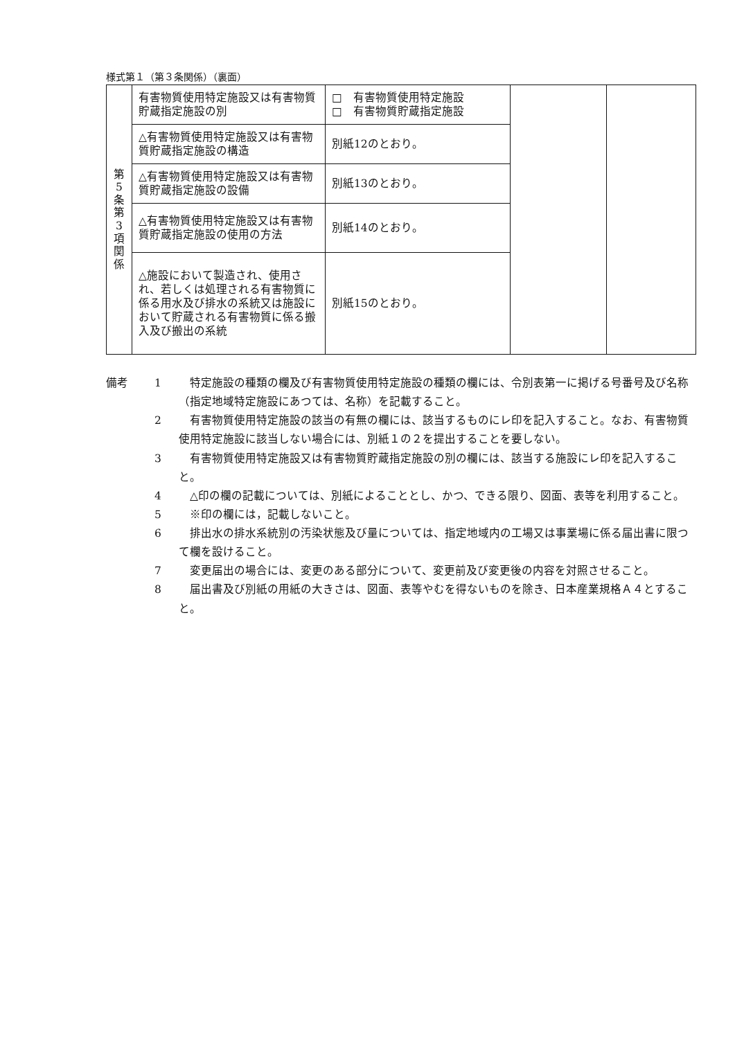様式第１（第３条関係）（裏面）
| 第 5 条 第 3 項 関 係 | 有害物質使用特定施設又は有害物質貯蔵指定施設の別 | □ 有害物質使用特定施設 □ 有害物質貯蔵指定施設 | | |
| | △有害物質使用特定施設又は有害物質貯蔵指定施設の構造 | 別紙12のとおり。 | | |
| | △有害物質使用特定施設又は有害物質貯蔵指定施設の設備 | 別紙13のとおり。 | | |
| | △有害物質使用特定施設又は有害物質貯蔵指定施設の使用の方法 | 別紙14のとおり。 | | |
| | △施設において製造され、使用され、若しくは処理される有害物質に係る用水及び排水の系統又は施設において貯蔵される有害物質に係る搬入及び搬出の系統 | 別紙15のとおり。 | | |
備考 1 　特定施設の種類の欄及び有害物質使用特定施設の種類の欄には、令別表第一に掲げる号番号及び名称（指定地域特定施設にあつては、名称）を記載すること。
2 　有害物質使用特定施設の該当の有無の欄には、該当するものにレ印を記入すること。なお、有害物質使用特定施設に該当しない場合には、別紙１の２を提出することを要しない。
3 　有害物質使用特定施設又は有害物質貯蔵指定施設の別の欄には、該当する施設にレ印を記入すること。
4 　△印の欄の記載については、別紙によることとし、かつ、できる限り、図面、表等を利用すること。
5 　※印の欄には，記載しないこと。
6 　排出水の排水系統別の汚染状態及び量については、指定地域内の工場又は事業場に係る届出書に限つて欄を設けること。
7 　変更届出の場合には、変更のある部分について、変更前及び変更後の内容を対照させること。
8 　届出書及び別紙の用紙の大きさは、図面、表等やむを得ないものを除き、日本産業規格Ａ４とすること。